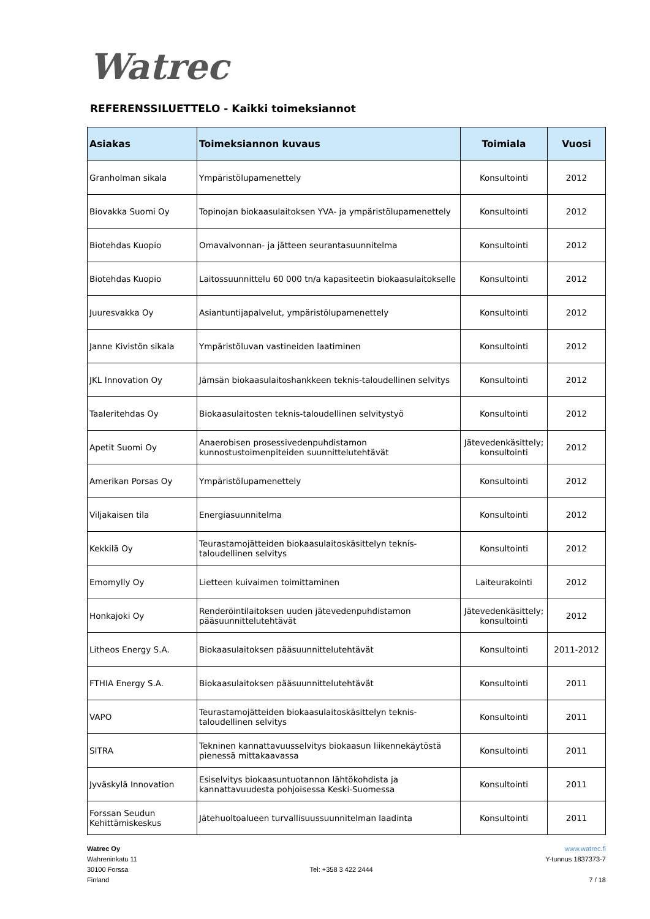Watrec
REFERENSSILUETTELO - Kaikki toimeksiannot
| Asiakas | Toimeksiannon kuvaus | Toimiala | Vuosi |
| --- | --- | --- | --- |
| Granholman sikala | Ympäristölupamenettely | Konsultointi | 2012 |
| Biovakka Suomi Oy | Topinojan biokaasulaitoksen YVA- ja ympäristölupamenettely | Konsultointi | 2012 |
| Biotehdas Kuopio | Omavalvonnan- ja jätteen seurantasuunnitelma | Konsultointi | 2012 |
| Biotehdas Kuopio | Laitossuunnittelu 60 000 tn/a kapasiteetin biokaasulaitokselle | Konsultointi | 2012 |
| Juuresvakka Oy | Asiantuntijapalvelut, ympäristölupamenettely | Konsultointi | 2012 |
| Janne Kivistön sikala | Ympäristöluvan vastineiden laatiminen | Konsultointi | 2012 |
| JKL Innovation Oy | Jämsän biokaasulaitoshankkeen teknis-taloudellinen selvitys | Konsultointi | 2012 |
| Taaleritehdas Oy | Biokaasulaitosten teknis-taloudellinen selvitystyö | Konsultointi | 2012 |
| Apetit Suomi Oy | Anaerobisen prosessivedenpuhdistamon kunnostustoimenpiteiden suunnittelutehtävät | Jätevedenkäsittely; konsultointi | 2012 |
| Amerikan Porsas Oy | Ympäristölupamenettely | Konsultointi | 2012 |
| Viljakaisen tila | Energiasuunnitelma | Konsultointi | 2012 |
| Kekkilä Oy | Teurastamojätteiden biokaasulaitoskäsittelyn teknis-taloudellinen selvitys | Konsultointi | 2012 |
| Emomylly Oy | Lietteen kuivaimen toimittaminen | Laiteurakointi | 2012 |
| Honkajoki Oy | Renderöintilaitoksen uuden jätevedenpuhdistamon pääsuunnittelutehtävät | Jätevedenkäsittely; konsultointi | 2012 |
| Litheos Energy S.A. | Biokaasulaitoksen pääsuunnittelutehtävät | Konsultointi | 2011-2012 |
| FTHIA Energy S.A. | Biokaasulaitoksen pääsuunnittelutehtävät | Konsultointi | 2011 |
| VAPO | Teurastamojätteiden biokaasulaitoskäsittelyn teknis-taloudellinen selvitys | Konsultointi | 2011 |
| SITRA | Tekninen kannattavuusselvitys biokaasun liikennekäytöstä pienessä mittakaavassa | Konsultointi | 2011 |
| Jyväskylä Innovation | Esiselvitys biokaasuntuotannon lähtökohdista ja kannattavuudesta pohjoisessa Keski-Suomessa | Konsultointi | 2011 |
| Forssan Seudun Kehittämiskeskus | Jätehuoltoalueen turvallisuussuunnitelman laadinta | Konsultointi | 2011 |
Watrec Oy
Wahreninkatu 11
30100 Forssa
Finland
Tel: +358 3 422 2444 www.watrec.fi
Y-tunnus 1837373-7
7 / 18